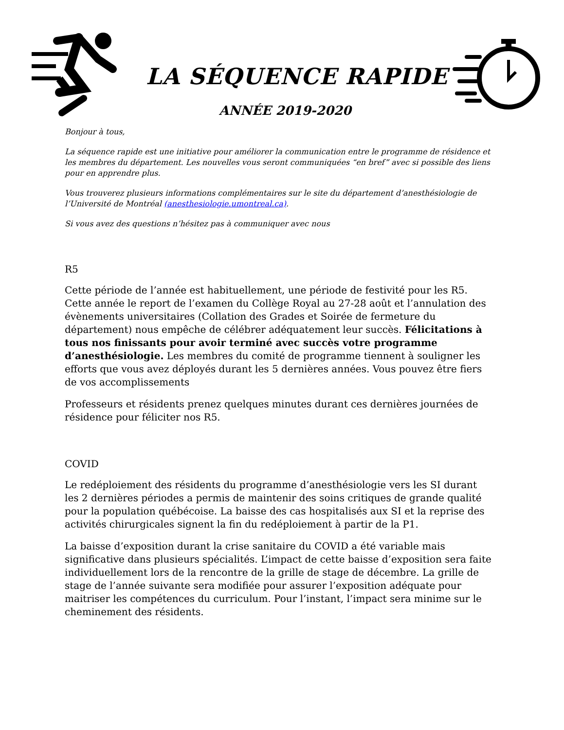LA SÉQUENCE RAPIDE
ANNÉE 2019-2020
Bonjour à tous,
La séquence rapide est une initiative pour améliorer la communication entre le programme de résidence et les membres du département. Les nouvelles vous seront communiquées “en bref” avec si possible des liens pour en apprendre plus.
Vous trouverez plusieurs informations complémentaires sur le site du département d’anesthésiologie de l’Université de Montréal (anesthesiologie.umontreal.ca).
Si vous avez des questions n’hésitez pas à communiquer avec nous
R5
Cette période de l’année est habituellement, une période de festivité pour les R5. Cette année le report de l’examen du Collège Royal au 27-28 août et l’annulation des évènements universitaires (Collation des Grades et Soirée de fermeture du département) nous empêche de célébrer adéquatement leur succès. Félicitations à tous nos finissants pour avoir terminé avec succès votre programme d’anesthésiologie. Les membres du comité de programme tiennent à souligner les efforts que vous avez déployés durant les 5 dernières années. Vous pouvez être fiers de vos accomplissements
Professeurs et résidents prenez quelques minutes durant ces dernières journées de résidence pour féliciter nos R5.
COVID
Le redéploiement des résidents du programme d’anesthésiologie vers les SI durant les 2 dernières périodes a permis de maintenir des soins critiques de grande qualité pour la population québécoise. La baisse des cas hospitalisés aux SI et la reprise des activités chirurgicales signent la fin du redéploiement à partir de la P1.
La baisse d’exposition durant la crise sanitaire du COVID a été variable mais significative dans plusieurs spécialités. L’impact de cette baisse d’exposition sera faite individuellement lors de la rencontre de la grille de stage de décembre. La grille de stage de l’année suivante sera modifiée pour assurer l’exposition adéquate pour maitriser les compétences du curriculum. Pour l’instant, l’impact sera minime sur le cheminement des résidents.